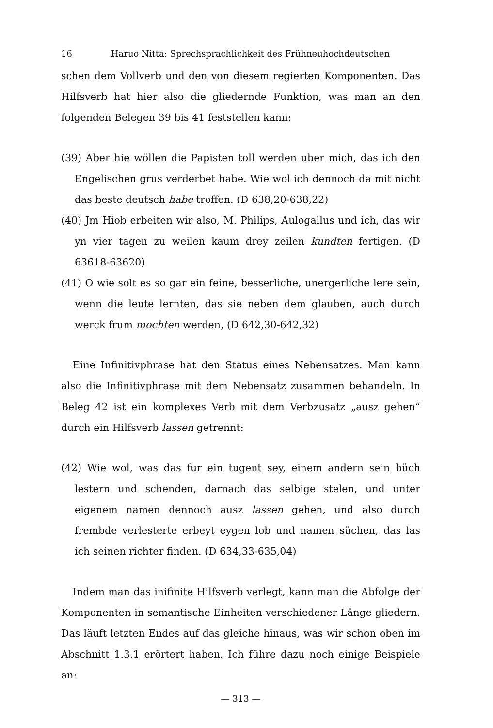16 Haruo Nitta: Sprechsprachlichkeit des Frühneuhochdeutschen
schen dem Vollverb und den von diesem regierten Komponenten. Das Hilfsverb hat hier also die gliedernde Funktion, was man an den folgenden Belegen 39 bis 41 feststellen kann:
(39) Aber hie wöllen die Papisten toll werden uber mich, das ich den Engelischen grus verderbet habe. Wie wol ich dennoch da mit nicht das beste deutsch habe troffen. (D 638,20-638,22)
(40) Jm Hiob erbeiten wir also, M. Philips, Aulogallus und ich, das wir yn vier tagen zu weilen kaum drey zeilen kundten fertigen. (D 63618-63620)
(41) O wie solt es so gar ein feine, besserliche, unergerliche lere sein, wenn die leute lernten, das sie neben dem glauben, auch durch werck frum mochten werden, (D 642,30-642,32)
Eine Infinitivphrase hat den Status eines Nebensatzes. Man kann also die Infinitivphrase mit dem Nebensatz zusammen behandeln. In Beleg 42 ist ein komplexes Verb mit dem Verbzusatz „ausz gehen“ durch ein Hilfsverb lassen getrennt:
(42) Wie wol, was das fur ein tugent sey, einem andern sein büch lestern und schenden, darnach das selbige stelen, und unter eigenem namen dennoch ausz lassen gehen, und also durch frembde verlesterte erbeyt eygen lob und namen süchen, das las ich seinen richter finden. (D 634,33-635,04)
Indem man das inifinite Hilfsverb verlegt, kann man die Abfolge der Komponenten in semantische Einheiten verschiedener Länge gliedern. Das läuft letzten Endes auf das gleiche hinaus, was wir schon oben im Abschnitt 1.3.1 erörtert haben. Ich führe dazu noch einige Beispiele an:
— 313 —